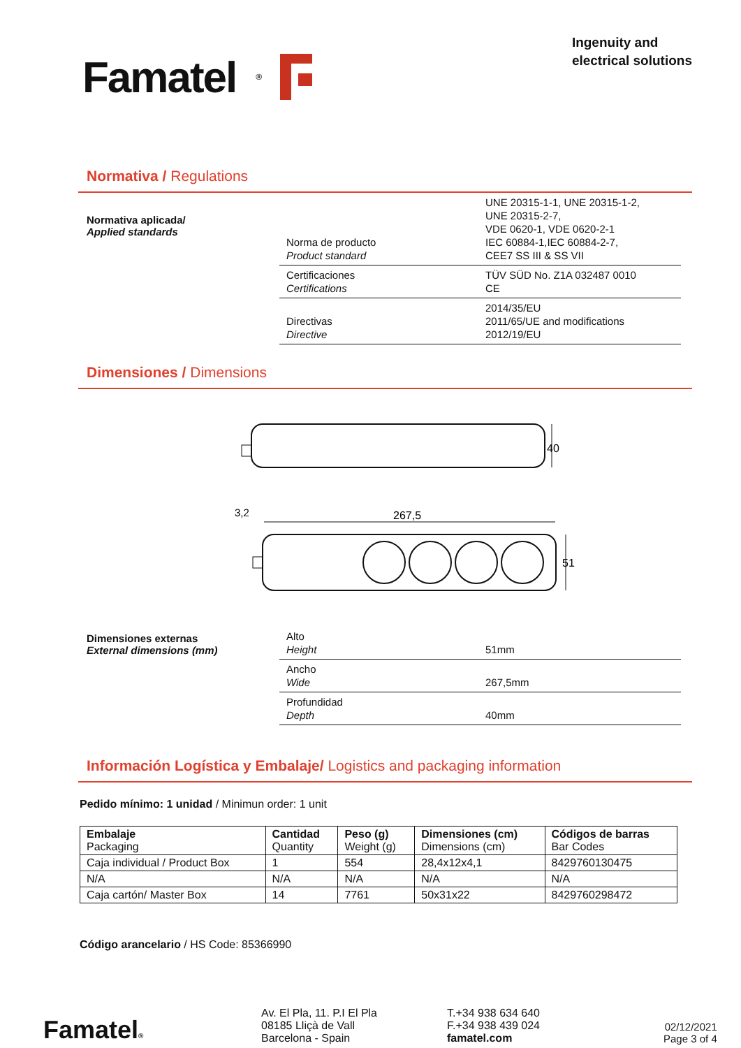Famatel ®
Ingenuity and
electrical solutions
Normativa / Regulations
Normativa aplicada/
Applied standards
| Norma de producto Product standard | UNE 20315-1-1, UNE 20315-1-2, UNE 20315-2-7, VDE 0620-1, VDE 0620-2-1 IEC 60884-1,IEC 60884-2-7, CEE7 SS III & SS VII |
| Certificaciones Certifications | TÜV SÜD No. Z1A 032487 0010 CE |
| Directivas Directive | 2014/35/EU 2011/65/UE and modifications 2012/19/EU |
Dimensiones / Dimensions
40
3,2
267,5
51
Dimensiones externas
External dimensions (mm)
| Alto Height | 51mm |
| Ancho Wide | 267,5mm |
| Profundidad Depth | 40mm |
Información Logística y Embalaje/ Logistics and packaging information
Pedido mínimo: 1 unidad / Minimun order: 1 unit
| Embalaje Packaging | Cantidad Quantity | Peso (g) Weight (g) | Dimensiones (cm) Dimensions (cm) | Códigos de barras Bar Codes |
| --- | --- | --- | --- | --- |
| Caja individual / Product Box | 1 | 554 | 28,4x12x4,1 | 8429760130475 |
| N/A | N/A | N/A | N/A | N/A |
| Caja cartón/ Master Box | 14 | 7761 | 50x31x22 | 8429760298472 |
Código arancelario / HS Code: 85366990
Famatel®
Av. El Pla, 11. P.I El Pla
08185 Lliçà de Vall
Barcelona - Spain
T.+34 938 634 640
F.+34 938 439 024
famatel.com
02/12/2021
Page 3 of 4